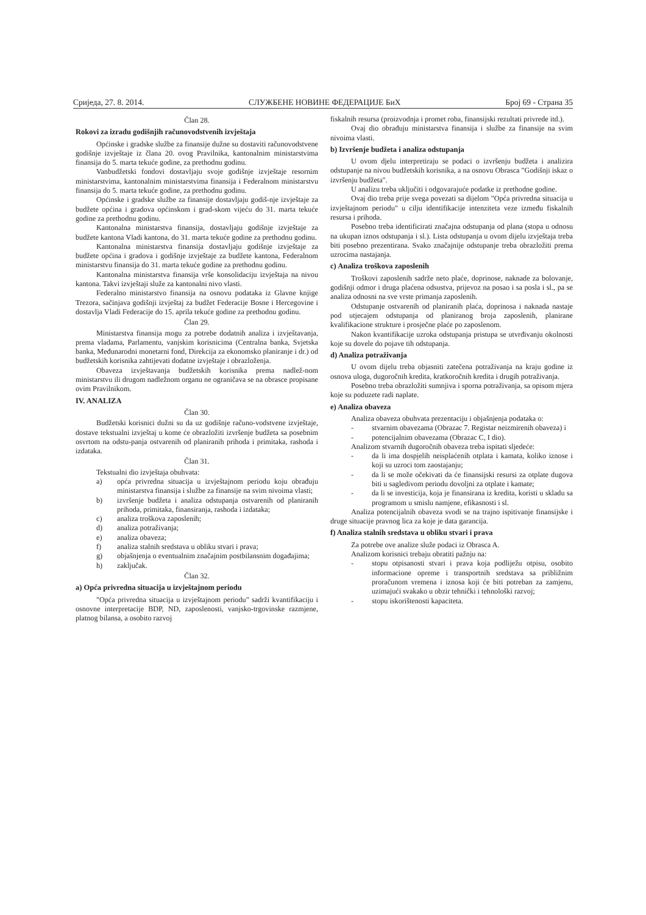Сриједа, 27. 8. 2014. СЛУЖБЕНЕ НОВИНЕ ФЕДЕРАЦИЈЕ БиХ Број 69 - Страна 35
Član 28.
Rokovi za izradu godišnjih računovodstvenih izvještaja
Općinske i gradske službe za finansije dužne su dostaviti računovodstvene godišnje izvještaje iz člana 20. ovog Pravilnika, kantonalnim ministarstvima finansija do 5. marta tekuće godine, za prethodnu godinu.
Vanbudžetski fondovi dostavljaju svoje godišnje izvještaje resornim ministarstvima, kantonalnim ministarstvima finansija i Federalnom ministarstvu finansija do 5. marta tekuće godine, za prethodnu godinu.
Općinske i gradske službe za finansije dostavljaju godiš-nje izvještaje za budžete općina i gradova općinskom i grad-skom vijeću do 31. marta tekuće godine za prethodnu godinu.
Kantonalna ministarstva finansija, dostavljaju godišnje izvještaje za budžete kantona Vladi kantona, do 31. marta tekuće godine za prethodnu godinu.
Kantonalna ministarstva finansija dostavljaju godišnje izvještaje za budžete općina i gradova i godišnje izvještaje za budžete kantona, Federalnom ministarstvu finansija do 31. marta tekuće godine za prethodnu godinu.
Kantonalna ministarstva finansija vrše konsolidaciju izvještaja na nivou kantona. Takvi izvještaji služe za kantonalni nivo vlasti.
Federalno ministarstvo finansija na osnovu podataka iz Glavne knjige Trezora, sačinjava godišnji izvještaj za budžet Federacije Bosne i Hercegovine i dostavlja Vladi Federacije do 15. aprila tekuće godine za prethodnu godinu.
Član 29.
Ministarstva finansija mogu za potrebe dodatnih analiza i izvještavanja, prema vladama, Parlamentu, vanjskim korisnicima (Centralna banka, Svjetska banka, Međunarodni monetarni fond, Direkcija za ekonomsko planiranje i dr.) od budžetskih korisnika zahtijevati dodatne izvještaje i obrazloženja.
Obaveza izvještavanja budžetskih korisnika prema nadlež-nom ministarstvu ili drugom nadležnom organu ne ograničava se na obrasce propisane ovim Pravilnikom.
IV. ANALIZA
Član 30.
Budžetski korisnici dužni su da uz godišnje računo-vodstvene izvještaje, dostave tekstualni izvještaj u kome će obrazložiti izvršenje budžeta sa posebnim osvrtom na odstu-panja ostvarenih od planiranih prihoda i primitaka, rashoda i izdataka.
Član 31.
Tekstualni dio izvještaja obuhvata:
a) opća privredna situacija u izvještajnom periodu koju obrađuju ministarstva finansija i službe za finansije na svim nivoima vlasti;
b) izvršenje budžeta i analiza odstupanja ostvarenih od planiranih prihoda, primitaka, finansiranja, rashoda i izdataka;
c) analiza troškova zaposlenih;
d) analiza potraživanja;
e) analiza obaveza;
f) analiza stalnih sredstava u obliku stvari i prava;
g) objašnjenja o eventualnim značajnim postbilansnim događajima;
h) zaključak.
Član 32.
a) Opća privredna situacija u izvještajnom periodu
"Opća privredna situacija u izvještajnom periodu" sadrži kvantifikaciju i osnovne interpretacije BDP, ND, zaposlenosti, vanjsko-trgovinske razmjene, platnog bilansa, a osobito razvoj
fiskalnih resursa (proizvodnja i promet roba, finansijski rezultati privrede itd.).
Ovaj dio obrađuju ministarstva finansija i službe za finansije na svim nivoima vlasti.
b) Izvršenje budžeta i analiza odstupanja
U ovom djelu interpretiraju se podaci o izvršenju budžeta i analizira odstupanje na nivou budžetskih korisnika, a na osnovu Obrasca "Godišnji iskaz o izvršenju budžeta".
U analizu treba uključiti i odgovarajuće podatke iz prethodne godine.
Ovaj dio treba prije svega povezati sa dijelom "Opća privredna situacija u izvještajnom periodu" u cilju identifikacije intenziteta veze između fiskalnih resursa i prihoda.
Posebno treba identificirati značajna odstupanja od plana (stopa u odnosu na ukupan iznos odstupanja i sl.). Lista odstupanja u ovom dijelu izvještaja treba biti posebno prezentirana. Svako značajnije odstupanje treba obrazložiti prema uzrocima nastajanja.
c) Analiza troškova zaposlenih
Troškovi zaposlenih sadrže neto plaće, doprinose, naknade za bolovanje, godišnji odmor i druga plaćena odsustva, prijevoz na posao i sa posla i sl., pa se analiza odnosni na sve vrste primanja zaposlenih.
Odstupanje ostvarenih od planiranih plaća, doprinosa i naknada nastaje pod utjecajem odstupanja od planiranog broja zaposlenih, planirane kvalifikacione strukture i prosječne plaće po zaposlenom.
Nakon kvantifikacije uzroka odstupanja pristupa se utvrđivanju okolnosti koje su dovele do pojave tih odstupanja.
d) Analiza potraživanja
U ovom dijelu treba objasniti zatečena potraživanja na kraju godine iz osnova uloga, dugoročnih kredita, kratkoročnih kredita i drugih potraživanja.
Posebno treba obrazložiti sumnjiva i sporna potraživanja, sa opisom mjera koje su poduzete radi naplate.
e) Analiza obaveza
Analiza obaveza obuhvata prezentaciju i objašnjenja podataka o:
- stvarnim obavezama (Obrazac 7. Registar neizmirenih obaveza) i
- potencijalnim obavezama (Obrazac C, I dio).
Analizom stvarnih dugoročnih obaveza treba ispitati sljedeće:
- da li ima dospjelih neisplaćenih otplata i kamata, koliko iznose i koji su uzroci tom zaostajanju;
- da li se može očekivati da će finansijski resursi za otplate dugova biti u sagledivom periodu dovoljni za otplate i kamate;
- da li se investicija, koja je finansirana iz kredita, koristi u skladu sa programom u smislu namjene, efikasnosti i sl.
Analiza potencijalnih obaveza svodi se na trajno ispitivanje finansijske i druge situacije pravnog lica za koje je data garancija.
f) Analiza stalnih sredstava u obliku stvari i prava
Za potrebe ove analize služe podaci iz Obrasca A.
Analizom korisnici trebaju obratiti pažnju na:
- stopu otpisanosti stvari i prava koja podliježu otpisu, osobito informacione opreme i transportnih sredstava sa približnim proračunom vremena i iznosa koji će biti potreban za zamjenu, uzimajući svakako u obzir tehnički i tehnološki razvoj;
- stopu iskorištenosti kapaciteta.